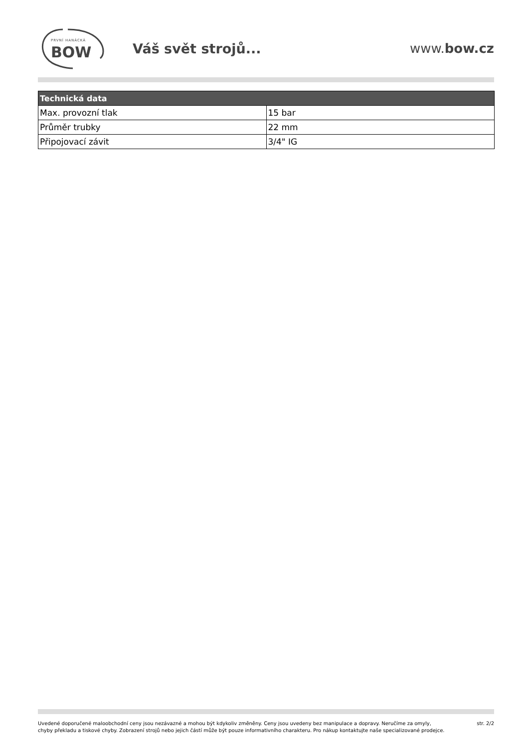PRVNÍ HANÁCKÁ
BOW
Váš svět strojů... www.bow.cz
| Technická data | |
| --- | --- |
| Max. provozní tlak | 15 bar |
| Průměr trubky | 22 mm |
| Připojovací závit | 3/4" IG |
Uvedené doporučené maloobchodní ceny jsou nezávazné a mohou být kdykoliv změněny. Ceny jsou uvedeny bez manipulace a dopravy. Neručíme za omyly,
chyby překladu a tiskové chyby. Zobrazení strojů nebo jejich částí může být pouze informativního charakteru. Pro nákup kontaktujte naše specializované prodejce.
str. 2/2